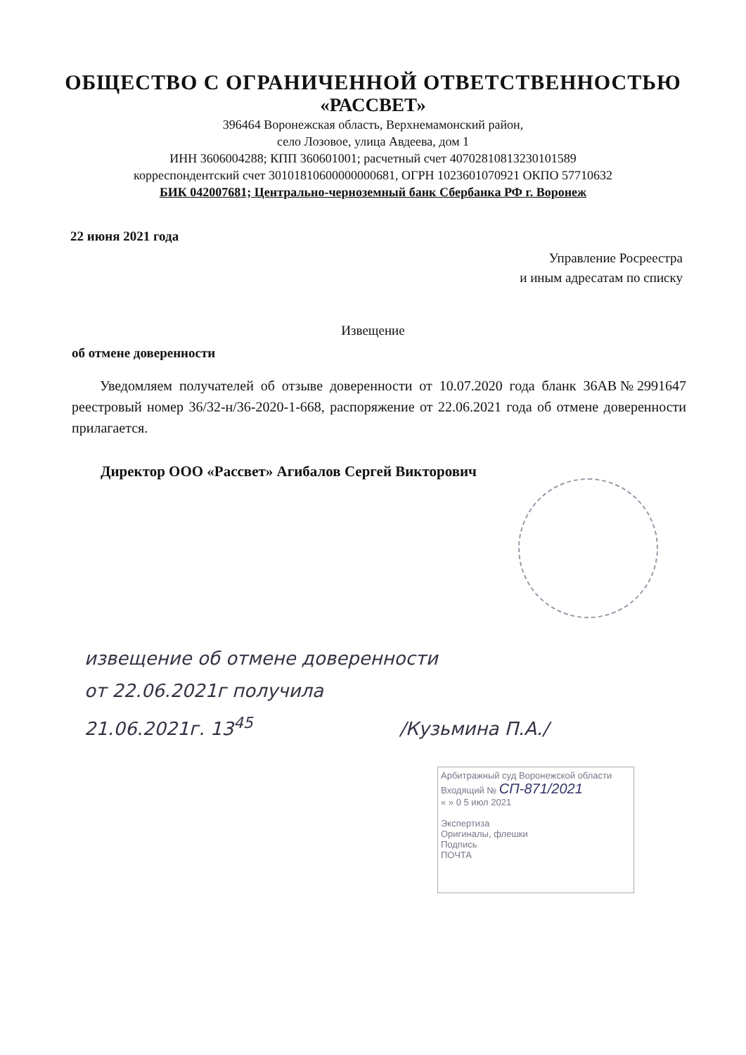ОБЩЕСТВО С ОГРАНИЧЕННОЙ ОТВЕТСТВЕННОСТЬЮ
«РАССВЕТ»
396464 Воронежская область, Верхнемамонский район,
село Лозовое, улица Авдеева, дом 1
ИНН 3606004288; КПП 360601001; расчетный счет 40702810813230101589
корреспондентский счет 30101810600000000681, ОГРН 1023601070921 ОКПО 57710632
БИК 042007681; Центрально-черноземный банк Сбербанка РФ г. Воронеж
22 июня 2021 года
Управление Росреестра
и иным адресатам по списку
Извещение
об отмене доверенности
Уведомляем получателей об отзыве доверенности от 10.07.2020 года бланк 36АВ№2991647 реестровый номер 36/32-н/36-2020-1-668, распоряжение от 22.06.2021 года об отмене доверенности прилагается.
Директор ООО «Рассвет» Агибалов Сергей Викторович
извещение об отмене доверенности
от 22.06.2021г получила
21.06.2021г. 13<sup>45</sup> /Кузьмина П.А./
Арбитражный суд Воронежской области
Входящий № СП-871/2021
« » 0 5 июл 2021
Экспертиза
Оригиналы, флешки
Подпись
ПОЧТА